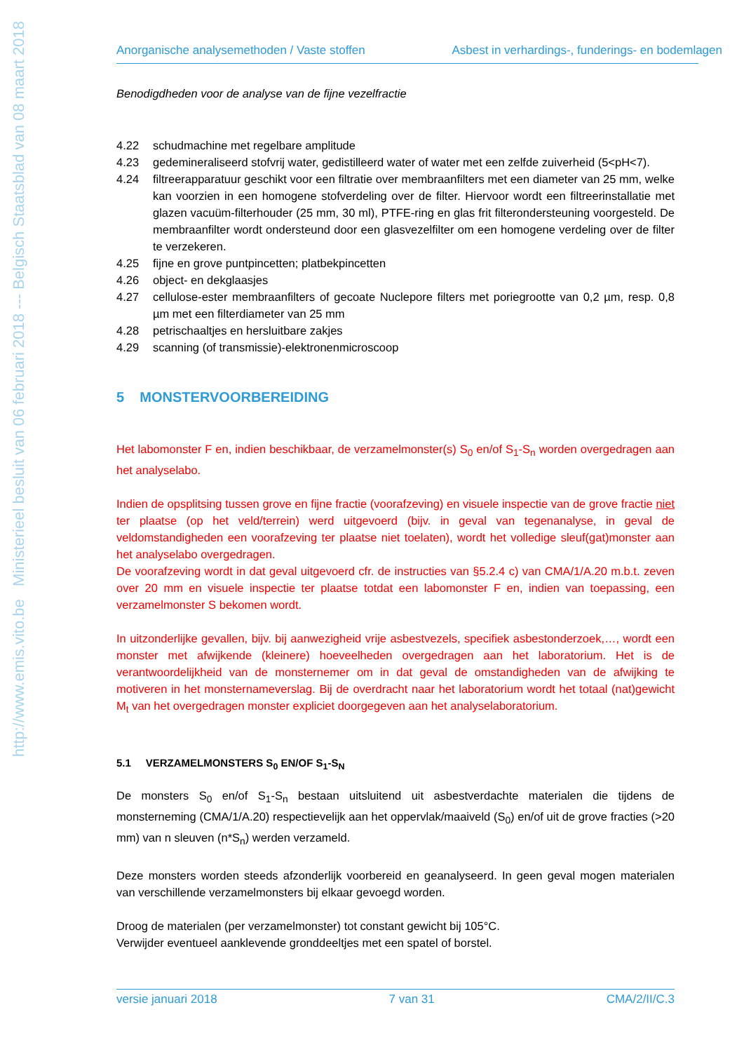http://www.emis.vito.be Ministerieel besluit van 06 februari 2018 --- Belgisch Staatsblad van 08 maart 2018
Anorganische analysemethoden / Vaste stoffen Asbest in verhardings-, funderings- en bodemlagen
Benodigdheden voor de analyse van de fijne vezelfractie
4.22 schudmachine met regelbare amplitude
4.23 gedemineraliseerd stofvrij water, gedistilleerd water of water met een zelfde zuiverheid (5<pH<7).
4.24 filtreerapparatuur geschikt voor een filtratie over membraanfilters met een diameter van 25 mm, welke kan voorzien in een homogene stofverdeling over de filter. Hiervoor wordt een filtreerinstallatie met glazen vacuüm-filterhouder (25 mm, 30 ml), PTFE-ring en glas frit filterondersteuning voorgesteld. De membraanfilter wordt ondersteund door een glasvezelfilter om een homogene verdeling over de filter te verzekeren.
4.25 fijne en grove puntpincetten; platbekpincetten
4.26 object- en dekglaasjes
4.27 cellulose-ester membraanfilters of gecoate Nuclepore filters met poriegrootte van 0,2 µm, resp. 0,8 µm met een filterdiameter van 25 mm
4.28 petrischaaltjes en hersluitbare zakjes
4.29 scanning (of transmissie)-elektronenmicroscoop
5 MONSTERVOORBEREIDING
Het labomonster F en, indien beschikbaar, de verzamelmonster(s) S<sub>0</sub> en/of S<sub>1</sub>-S<sub>n</sub> worden overgedragen aan het analyselabo.
Indien de opsplitsing tussen grove en fijne fractie (voorafzeving) en visuele inspectie van de grove fractie niet ter plaatse (op het veld/terrein) werd uitgevoerd (bijv. in geval van tegenanalyse, in geval de veldomstandigheden een voorafzeving ter plaatse niet toelaten), wordt het volledige sleuf(gat)monster aan het analyselabo overgedragen.
De voorafzeving wordt in dat geval uitgevoerd cfr. de instructies van §5.2.4 c) van CMA/1/A.20 m.b.t. zeven over 20 mm en visuele inspectie ter plaatse totdat een labomonster F en, indien van toepassing, een verzamelmonster S bekomen wordt.
In uitzonderlijke gevallen, bijv. bij aanwezigheid vrije asbestvezels, specifiek asbestonderzoek,…, wordt een monster met afwijkende (kleinere) hoeveelheden overgedragen aan het laboratorium. Het is de verantwoordelijkheid van de monsternemer om in dat geval de omstandigheden van de afwijking te motiveren in het monsternameverslag. Bij de overdracht naar het laboratorium wordt het totaal (nat)gewicht M<sub>t</sub> van het overgedragen monster expliciet doorgegeven aan het analyselaboratorium.
5.1 VERZAMELMONSTERS S<sub>0</sub> EN/OF S<sub>1</sub>-S<sub>N</sub>
De monsters S<sub>0</sub> en/of S<sub>1</sub>-S<sub>n</sub> bestaan uitsluitend uit asbestverdachte materialen die tijdens de monsterneming (CMA/1/A.20) respectievelijk aan het oppervlak/maaiveld (S<sub>0</sub>) en/of uit de grove fracties (>20 mm) van n sleuven (n*S<sub>n</sub>) werden verzameld.
Deze monsters worden steeds afzonderlijk voorbereid en geanalyseerd. In geen geval mogen materialen van verschillende verzamelmonsters bij elkaar gevoegd worden.
Droog de materialen (per verzamelmonster) tot constant gewicht bij 105°C.
Verwijder eventueel aanklevende gronddeeltjes met een spatel of borstel.
versie januari 2018 7 van 31 CMA/2/II/C.3